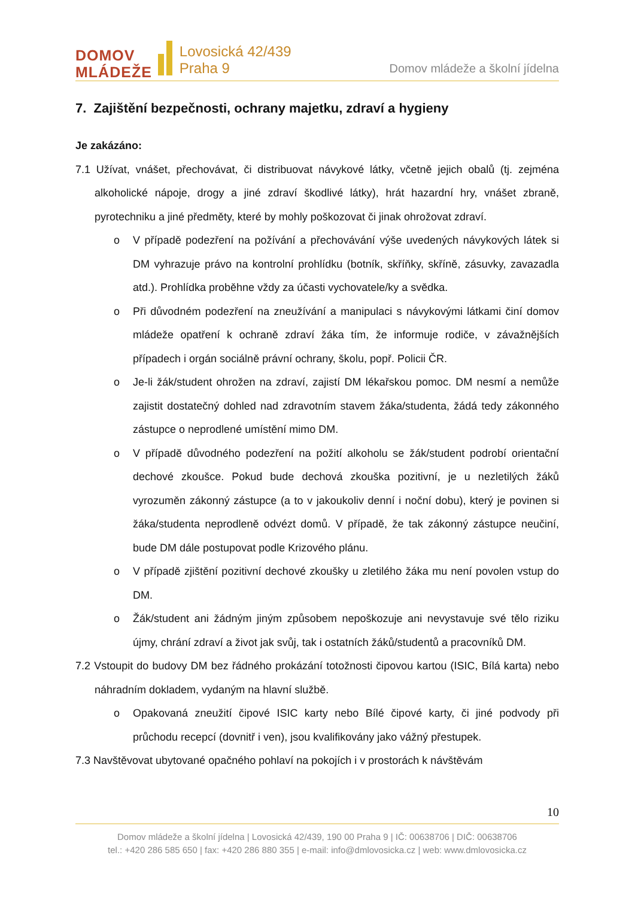DOMOV
MLÁDEŽE
Lovosická 42/439
Praha 9
Domov mládeže a školní jídelna
7. Zajištění bezpečnosti, ochrany majetku, zdraví a hygieny
Je zakázáno:
7.1 Užívat, vnášet, přechovávat, či distribuovat návykové látky, včetně jejich obalů (tj. zejména alkoholické nápoje, drogy a jiné zdraví škodlivé látky), hrát hazardní hry, vnášet zbraně, pyrotechniku a jiné předměty, které by mohly poškozovat či jinak ohrožovat zdraví.
o V případě podezření na požívání a přechovávání výše uvedených návykových látek si DM vyhrazuje právo na kontrolní prohlídku (botník, skříňky, skříně, zásuvky, zavazadla atd.). Prohlídka proběhne vždy za účasti vychovatele/ky a svědka.
o Při důvodném podezření na zneužívání a manipulaci s návykovými látkami činí domov mládeže opatření k ochraně zdraví žáka tím, že informuje rodiče, v závažnějších případech i orgán sociálně právní ochrany, školu, popř. Policii ČR.
o Je-li žák/student ohrožen na zdraví, zajistí DM lékařskou pomoc. DM nesmí a nemůže zajistit dostatečný dohled nad zdravotním stavem žáka/studenta, žádá tedy zákonného zástupce o neprodlené umístění mimo DM.
o V případě důvodného podezření na požití alkoholu se žák/student podrobí orientační dechové zkoušce. Pokud bude dechová zkouška pozitivní, je u nezletilých žáků vyrozuměn zákonný zástupce (a to v jakoukoliv denní i noční dobu), který je povinen si žáka/studenta neprodleně odvézt domů. V případě, že tak zákonný zástupce neučiní, bude DM dále postupovat podle Krizového plánu.
o V případě zjištění pozitivní dechové zkoušky u zletilého žáka mu není povolen vstup do DM.
o Žák/student ani žádným jiným způsobem nepoškozuje ani nevystavuje své tělo riziku újmy, chrání zdraví a život jak svůj, tak i ostatních žáků/studentů a pracovníků DM.
7.2 Vstoupit do budovy DM bez řádného prokázání totožnosti čipovou kartou (ISIC, Bílá karta) nebo náhradním dokladem, vydaným na hlavní službě.
o Opakovaná zneužití čipové ISIC karty nebo Bílé čipové karty, či jiné podvody při průchodu recepcí (dovnitř i ven), jsou kvalifikovány jako vážný přestupek.
7.3 Navštěvovat ubytované opačného pohlaví na pokojích i v prostorách k návštěvám
10
Domov mládeže a školní jídelna | Lovosická 42/439, 190 00 Praha 9 | IČ: 00638706 | DIČ: 00638706
tel.: +420 286 585 650 | fax: +420 286 880 355 | e-mail: info@dmlovosicka.cz | web: www.dmlovosicka.cz